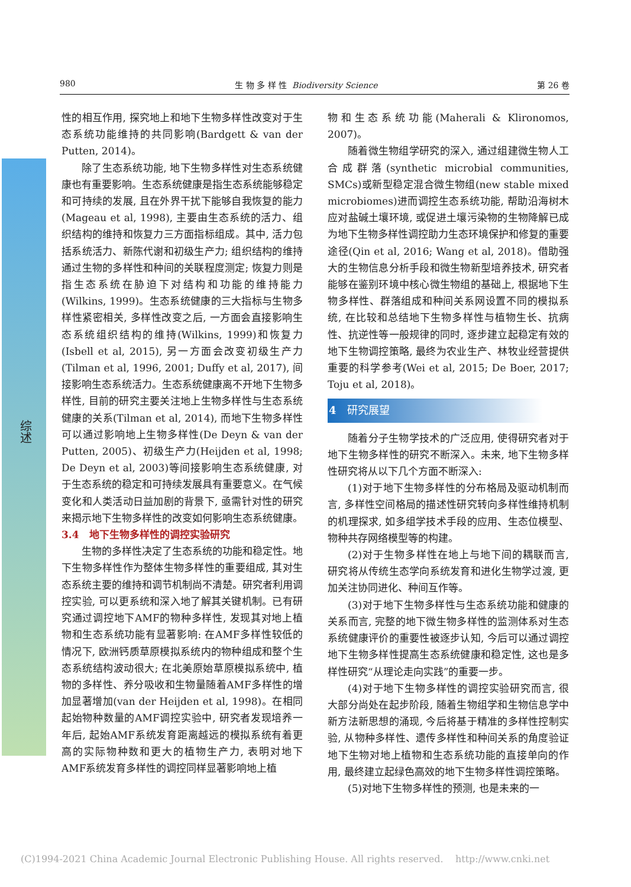980 生 物 多 样 性 Biodiversity Science 第 26 卷
综述
性的相互作用, 探究地上和地下生物多样性改变对于生态系统功能维持的共同影响(Bardgett & van der Putten, 2014)。
除了生态系统功能, 地下生物多样性对生态系统健康也有重要影响。生态系统健康是指生态系统能够稳定和可持续的发展, 且在外界干扰下能够自我恢复的能力(Mageau et al, 1998), 主要由生态系统的活力、组织结构的维持和恢复力三方面指标组成。其中, 活力包括系统活力、新陈代谢和初级生产力; 组织结构的维持通过生物的多样性和种间的关联程度测定; 恢复力则是指生态系统在胁迫下对结构和功能的维持能力(Wilkins, 1999)。生态系统健康的三大指标与生物多样性紧密相关, 多样性改变之后, 一方面会直接影响生态系统组织结构的维持(Wilkins, 1999)和恢复力(Isbell et al, 2015), 另一方面会改变初级生产力(Tilman et al, 1996, 2001; Duffy et al, 2017), 间接影响生态系统活力。生态系统健康离不开地下生物多样性, 目前的研究主要关注地上生物多样性与生态系统健康的关系(Tilman et al, 2014), 而地下生物多样性可以通过影响地上生物多样性(De Deyn & van der Putten, 2005)、初级生产力(Heijden et al, 1998; De Deyn et al, 2003)等间接影响生态系统健康, 对于生态系统的稳定和可持续发展具有重要意义。在气候变化和人类活动日益加剧的背景下, 亟需针对性的研究来揭示地下生物多样性的改变如何影响生态系统健康。
3.4　地下生物多样性的调控实验研究
生物的多样性决定了生态系统的功能和稳定性。地下生物多样性作为整体生物多样性的重要组成, 其对生态系统主要的维持和调节机制尚不清楚。研究者利用调控实验, 可以更系统和深入地了解其关键机制。已有研究通过调控地下AMF的物种多样性, 发现其对地上植物和生态系统功能有显著影响: 在AMF多样性较低的情况下, 欧洲钙质草原模拟系统内的物种组成和整个生态系统结构波动很大; 在北美原始草原模拟系统中, 植物的多样性、养分吸收和生物量随着AMF多样性的增加显著增加(van der Heijden et al, 1998)。在相同起始物种数量的AMF调控实验中, 研究者发现培养一年后, 起始AMF系统发育距离越远的模拟系统有着更高的实际物种数和更大的植物生产力, 表明对地下AMF系统发育多样性的调控同样显著影响地上植
物和生态系统功能(Maherali & Klironomos, 2007)。
随着微生物组学研究的深入, 通过组建微生物人工合成群落(synthetic microbial communities, SMCs)或新型稳定混合微生物组(new stable mixed microbiomes)进而调控生态系统功能, 帮助沿海树木应对盐碱土壤环境, 或促进土壤污染物的生物降解已成为地下生物多样性调控助力生态环境保护和修复的重要途径(Qin et al, 2016; Wang et al, 2018)。借助强大的生物信息分析手段和微生物新型培养技术, 研究者能够在鉴别环境中核心微生物组的基础上, 根据地下生物多样性、群落组成和种间关系网设置不同的模拟系统, 在比较和总结地下生物多样性与植物生长、抗病性、抗逆性等一般规律的同时, 逐步建立起稳定有效的地下生物调控策略, 最终为农业生产、林牧业经营提供重要的科学参考(Wei et al, 2015; De Boer, 2017; Toju et al, 2018)。
4　研究展望
随着分子生物学技术的广泛应用, 使得研究者对于地下生物多样性的研究不断深入。未来, 地下生物多样性研究将从以下几个方面不断深入:
(1)对于地下生物多样性的分布格局及驱动机制而言, 多样性空间格局的描述性研究转向多样性维持机制的机理探求, 如多组学技术手段的应用、生态位模型、物种共存网络模型等的构建。
(2)对于生物多样性在地上与地下间的耦联而言, 研究将从传统生态学向系统发育和进化生物学过渡, 更加关注协同进化、种间互作等。
(3)对于地下生物多样性与生态系统功能和健康的关系而言, 完整的地下微生物多样性的监测体系对生态系统健康评价的重要性被逐步认知, 今后可以通过调控地下生物多样性提高生态系统健康和稳定性, 这也是多样性研究“从理论走向实践”的重要一步。
(4)对于地下生物多样性的调控实验研究而言, 很大部分尚处在起步阶段, 随着生物组学和生物信息学中新方法新思想的涌现, 今后将基于精准的多样性控制实验, 从物种多样性、遗传多样性和种间关系的角度验证地下生物对地上植物和生态系统功能的直接单向的作用, 最终建立起绿色高效的地下生物多样性调控策略。
(5)对地下生物多样性的预测, 也是未来的一
(C)1994-2021 China Academic Journal Electronic Publishing House. All rights reserved. http://www.cnki.net